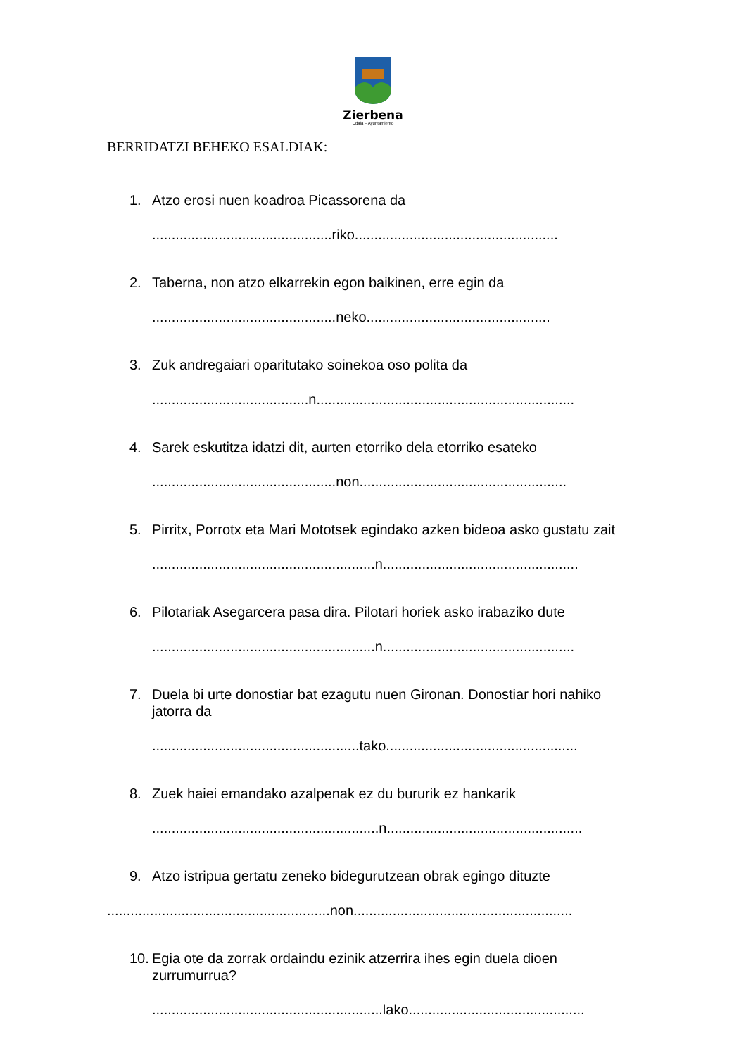Zierbena
Udala – Ayuntamiento
BERRIDATZI BEHEKO ESALDIAK:
1. Atzo erosi nuen koadroa Picassorena da
..............................................riko....................................................
2. Taberna, non atzo elkarrekin egon baikinen, erre egin da
...............................................neko...............................................
3. Zuk andregaiari oparitutako soinekoa oso polita da
........................................n..................................................................
4. Sarek eskutitza idatzi dit, aurten etorriko dela etorriko esateko
...............................................non.....................................................
5. Pirritx, Porrotx eta Mari Mototsek egindako azken bideoa asko gustatu zait
.........................................................n..................................................
6. Pilotariak Asegarcera pasa dira. Pilotari horiek asko irabaziko dute
.........................................................n.................................................
7. Duela bi urte donostiar bat ezagutu nuen Gironan. Donostiar hori nahiko jatorra da
.....................................................tako.................................................
8. Zuek haiei emandako azalpenak ez du bururik ez hankarik
..........................................................n..................................................
9. Atzo istripua gertatu zeneko bidegurutzean obrak egingo dituzte
.........................................................non........................................................
10. Egia ote da zorrak ordaindu ezinik atzerrira ihes egin duela dioen zurrumurrua?
...........................................................lako.............................................